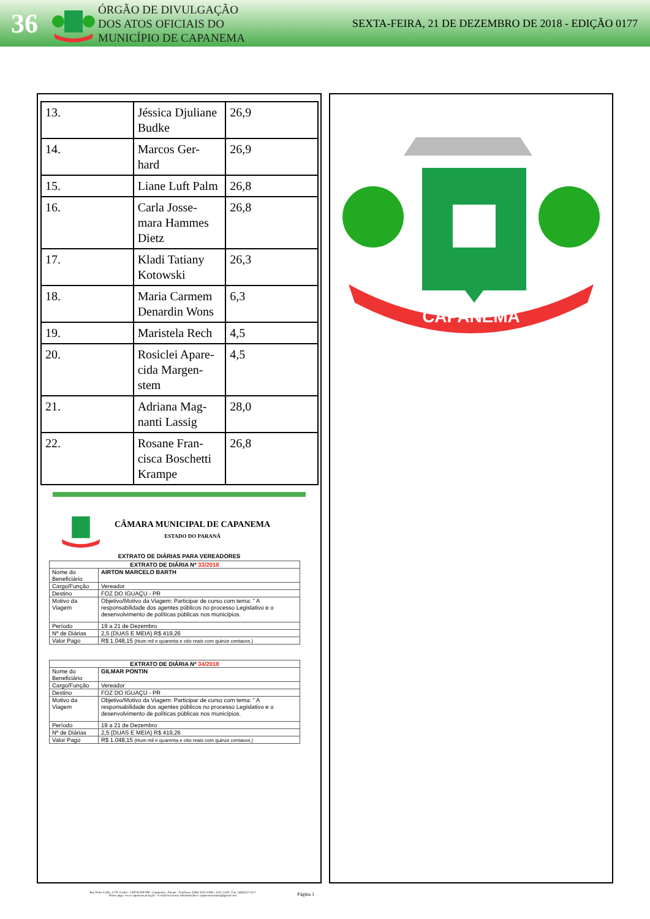36
ÓRGÃO DE DIVULGAÇÃO
DOS ATOS OFICIAIS DO
MUNICÍPIO DE CAPANEMA
SEXTA-FEIRA, 21 DE DEZEMBRO DE 2018 - EDIÇÃO 0177
| 13. | Jéssica Djuliane Budke | 26,9 |
| 14. | Marcos Ger-hard | 26,9 |
| 15. | Liane Luft Palm | 26,8 |
| 16. | Carla Josse-mara Hammes Dietz | 26,8 |
| 17. | Kladi Tatiany Kotowski | 26,3 |
| 18. | Maria Carmem Denardin Wons | 6,3 |
| 19. | Maristela Rech | 4,5 |
| 20. | Rosiclei Apare-cida Margen-stem | 4,5 |
| 21. | Adriana Mag-nanti Lassig | 28,0 |
| 22. | Rosane Fran-cisca Boschetti Krampe | 26,8 |
CÂMARA MUNICIPAL DE CAPANEMA
ESTADO DO PARANÁ
EXTRATO DE DIÁRIAS PARA VEREADORES
| EXTRATO DE DIÁRIA Nº 33/2018 | |
| --- | --- |
| Nome do Beneficiário | AIRTON MARCELO BARTH |
| Cargo/Função | Vereador |
| Destino | FOZ DO IGUAÇU - PR |
| Motivo da Viagem | Objetivo/Motivo da Viagem: Participar de curso com tema: " A responsabilidade dos agentes públicos no processo Legislativo e o desenvolvimento de políticas públicas nos municípios. |
| Período | 19 a 21 de Dezembro |
| Nº de Diárias | 2,5 (DUAS E MEIA) R$ 419,26 |
| Valor Pago | R$ 1.048,15 (Hum mil e quarenta e oito reais com quinze centavos.) |
| EXTRATO DE DIÁRIA Nº 34/2018 | |
| --- | --- |
| Nome do Beneficiário | GILMAR PONTIN |
| Cargo/Função | Vereador |
| Destino | FOZ DO IGUAÇU - PR |
| Motivo da Viagem | Objetivo/Motivo da Viagem: Participar de curso com tema: " A responsabilidade dos agentes públicos no processo Legislativo e o desenvolvimento de políticas públicas nos municípios. |
| Período | 19 a 21 de Dezembro |
| Nº de Diárias | 2,5 (DUAS E MEIA) R$ 419,26 |
| Valor Pago | R$ 1.048,15 (Hum mil e quarenta e oito reais com quinze centavos.) |
Rua Padre Cirilo, 1270, Centro - CEP 85760-000 - Capanema - Paraná - Telefones: (046) 3552-1596 e 3552-1329 - Fax: (46)3552-3117
Home page: www.capanema.pr.leg.br - E-mail Secretaria Administrativa: capanemacamara@gmail.com
Página 1
CAPANEMA